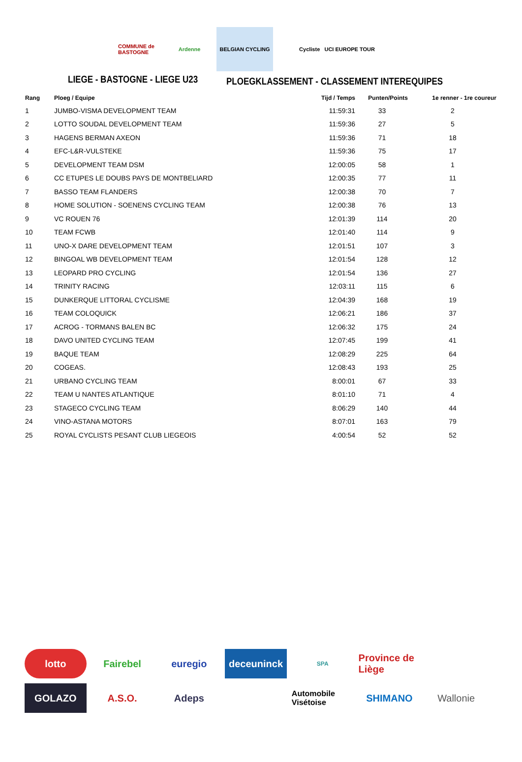COMMUNE de BASTOGNE
Ardenne BELGIAN CYCLING Cycliste UCI EUROPE TOUR
LIEGE - BASTOGNE - LIEGE U23
PLOEGKLASSEMENT - CLASSEMENT INTEREQUIPES
| Rang | Ploeg / Equipe | Tijd / Temps | Punten/Points | 1e renner - 1re coureur |
| --- | --- | --- | --- | --- |
| 1 | JUMBO-VISMA DEVELOPMENT TEAM | 11:59:31 | 33 | 2 |
| 2 | LOTTO SOUDAL DEVELOPMENT TEAM | 11:59:36 | 27 | 5 |
| 3 | HAGENS BERMAN AXEON | 11:59:36 | 71 | 18 |
| 4 | EFC-L&R-VULSTEKE | 11:59:36 | 75 | 17 |
| 5 | DEVELOPMENT TEAM DSM | 12:00:05 | 58 | 1 |
| 6 | CC ETUPES LE DOUBS PAYS DE MONTBELIARD | 12:00:35 | 77 | 11 |
| 7 | BASSO TEAM FLANDERS | 12:00:38 | 70 | 7 |
| 8 | HOME SOLUTION - SOENENS CYCLING TEAM | 12:00:38 | 76 | 13 |
| 9 | VC ROUEN 76 | 12:01:39 | 114 | 20 |
| 10 | TEAM FCWB | 12:01:40 | 114 | 9 |
| 11 | UNO-X DARE DEVELOPMENT TEAM | 12:01:51 | 107 | 3 |
| 12 | BINGOAL WB DEVELOPMENT TEAM | 12:01:54 | 128 | 12 |
| 13 | LEOPARD PRO CYCLING | 12:01:54 | 136 | 27 |
| 14 | TRINITY RACING | 12:03:11 | 115 | 6 |
| 15 | DUNKERQUE LITTORAL CYCLISME | 12:04:39 | 168 | 19 |
| 16 | TEAM COLOQUICK | 12:06:21 | 186 | 37 |
| 17 | ACROG - TORMANS BALEN BC | 12:06:32 | 175 | 24 |
| 18 | DAVO UNITED CYCLING TEAM | 12:07:45 | 199 | 41 |
| 19 | BAQUE TEAM | 12:08:29 | 225 | 64 |
| 20 | COGEAS. | 12:08:43 | 193 | 25 |
| 21 | URBANO CYCLING TEAM | 8:00:01 | 67 | 33 |
| 22 | TEAM U NANTES ATLANTIQUE | 8:01:10 | 71 | 4 |
| 23 | STAGECO CYCLING TEAM | 8:06:29 | 140 | 44 |
| 24 | VINO-ASTANA MOTORS | 8:07:01 | 163 | 79 |
| 25 | ROYAL CYCLISTS PESANT CLUB LIEGEOIS | 4:00:54 | 52 | 52 |
lotto
Fairebel
euregio
deceuninck
SPA
Province de Liège
GOLAZO
A.S.O.
Adeps
Automobile Visétoise
SHIMANO
Wallonie